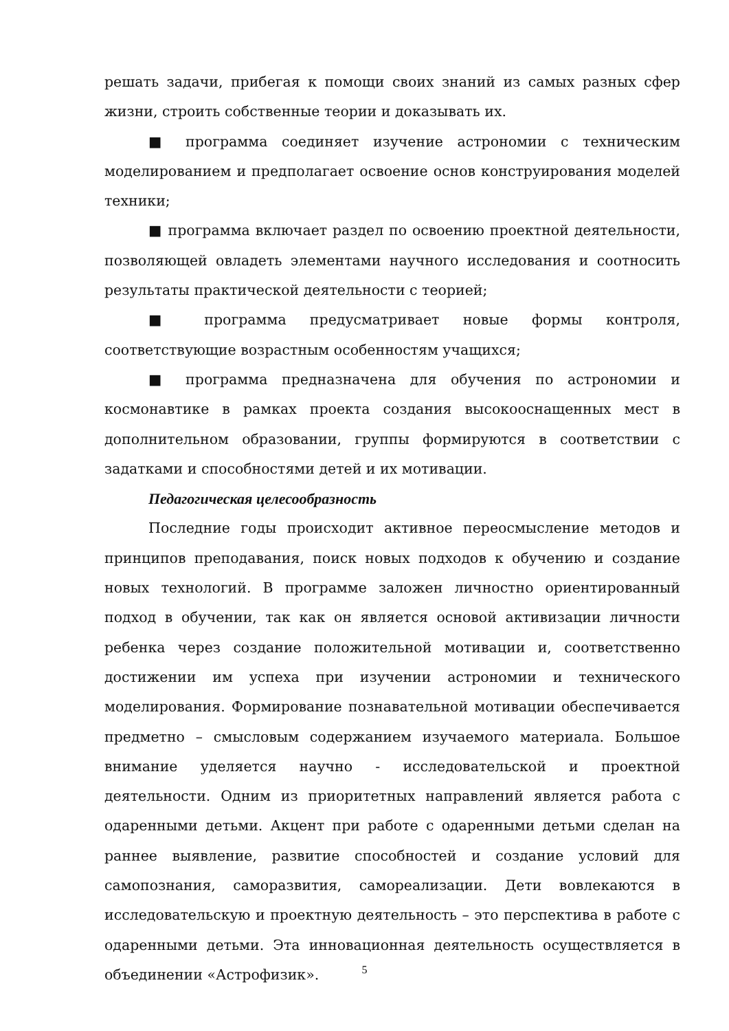решать задачи, прибегая к помощи своих знаний из самых разных сфер жизни, строить собственные теории и доказывать их.
■ программа соединяет изучение астрономии с техническим моделированием и предполагает освоение основ конструирования моделей техники;
■ программа включает раздел по освоению проектной деятельности, позволяющей овладеть элементами научного исследования и соотносить результаты практической деятельности с теорией;
■ программа предусматривает новые формы контроля, соответствующие возрастным особенностям учащихся;
■ программа предназначена для обучения по астрономии и космонавтике в рамках проекта создания высокооснащенных мест в дополнительном образовании, группы формируются в соответствии с задатками и способностями детей и их мотивации.
Педагогическая целесообразность
Последние годы происходит активное переосмысление методов и принципов преподавания, поиск новых подходов к обучению и создание новых технологий. В программе заложен личностно ориентированный подход в обучении, так как он является основой активизации личности ребенка через создание положительной мотивации и, соответственно достижении им успеха при изучении астрономии и технического моделирования. Формирование познавательной мотивации обеспечивается предметно – смысловым содержанием изучаемого материала. Большое внимание уделяется научно - исследовательской и проектной деятельности. Одним из приоритетных направлений является работа с одаренными детьми. Акцент при работе с одаренными детьми сделан на раннее выявление, развитие способностей и создание условий для самопознания, саморазвития, самореализации. Дети вовлекаются в исследовательскую и проектную деятельность – это перспектива в работе с одаренными детьми. Эта инновационная деятельность осуществляется в объединении «Астрофизик».
5